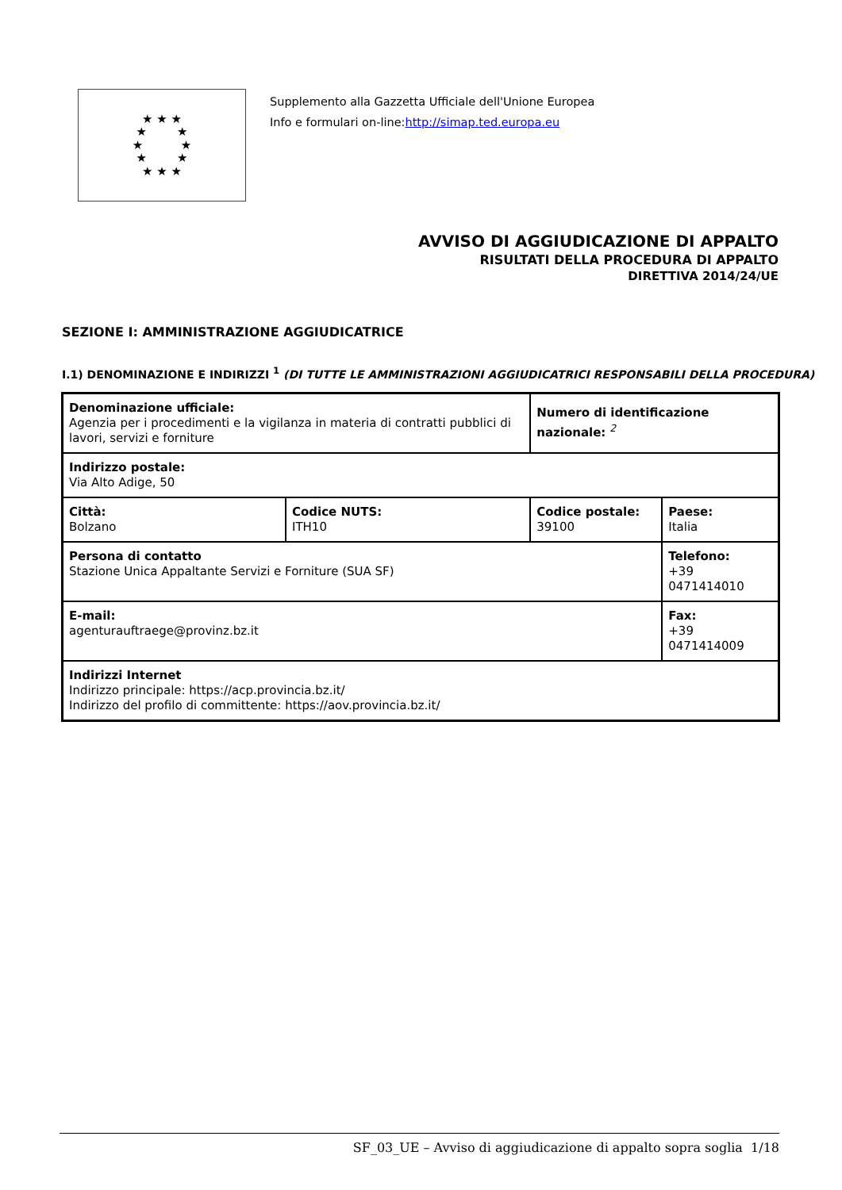★ ★ ★
★ ★
★ ★
★ ★
★ ★ ★
Supplemento alla Gazzetta Ufficiale dell'Unione Europea
Info e formulari on-line:http://simap.ted.europa.eu
AVVISO DI AGGIUDICAZIONE DI APPALTO
RISULTATI DELLA PROCEDURA DI APPALTO
DIRETTIVA 2014/24/UE
SEZIONE I: AMMINISTRAZIONE AGGIUDICATRICE
I.1) DENOMINAZIONE E INDIRIZZI <sup>1</sup> (DI TUTTE LE AMMINISTRAZIONI AGGIUDICATRICI RESPONSABILI DELLA PROCEDURA)
| Denominazione ufficiale: Agenzia per i procedimenti e la vigilanza in materia di contratti pubblici di lavori, servizi e forniture | | Numero di identificazione nazionale: <sup>2</sup> | |
| Indirizzo postale: Via Alto Adige, 50 | | | |
| Città: Bolzano | Codice NUTS: ITH10 | Codice postale: 39100 | Paese: Italia |
| Persona di contatto Stazione Unica Appaltante Servizi e Forniture (SUA SF) | | | Telefono: +39 0471414010 |
| E-mail: agenturauftraege@provinz.bz.it | | | Fax: +39 0471414009 |
| Indirizzi Internet Indirizzo principale: https://acp.provincia.bz.it/ Indirizzo del profilo di committente: https://aov.provincia.bz.it/ | | | |
SF_03_UE – Avviso di aggiudicazione di appalto sopra soglia 1/18